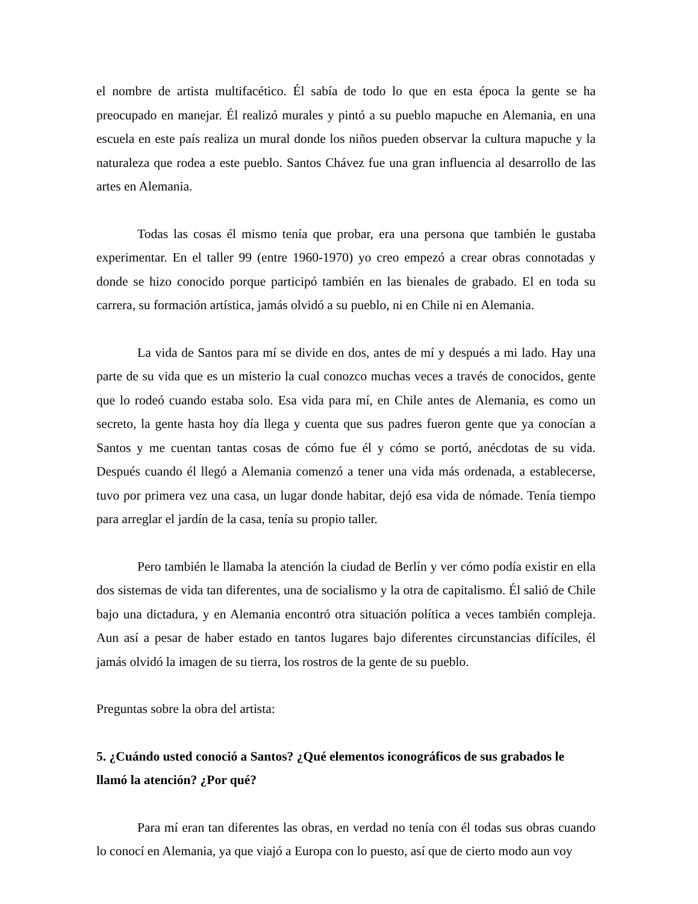el nombre de artista multifacético. Él sabía de todo lo que en esta época la gente se ha preocupado en manejar. Él realizó murales y pintó a su pueblo mapuche en Alemania, en una escuela en este país realiza un mural donde los niños pueden observar la cultura mapuche y la naturaleza que rodea a este pueblo. Santos Chávez fue una gran influencia al desarrollo de las artes en Alemania.
Todas las cosas él mismo tenía que probar, era una persona que también le gustaba experimentar. En el taller 99 (entre 1960-1970) yo creo empezó a crear obras connotadas y donde se hizo conocido porque participó también en las bienales de grabado. El en toda su carrera, su formación artística, jamás olvidó a su pueblo, ni en Chile ni en Alemania.
La vida de Santos para mí se divide en dos, antes de mí y después a mi lado. Hay una parte de su vida que es un misterio la cual conozco muchas veces a través de conocidos, gente que lo rodeó cuando estaba solo. Esa vida para mí, en Chile antes de Alemania, es como un secreto, la gente hasta hoy día llega y cuenta que sus padres fueron gente que ya conocían a Santos y me cuentan tantas cosas de cómo fue él y cómo se portó, anécdotas de su vida. Después cuando él llegó a Alemania comenzó a tener una vida más ordenada, a establecerse, tuvo por primera vez una casa, un lugar donde habitar, dejó esa vida de nómade. Tenía tiempo para arreglar el jardín de la casa, tenía su propio taller.
Pero también le llamaba la atención la ciudad de Berlín y ver cómo podía existir en ella dos sistemas de vida tan diferentes, una de socialismo y la otra de capitalismo. Él salió de Chile bajo una dictadura, y en Alemania encontró otra situación política a veces también compleja. Aun así a pesar de haber estado en tantos lugares bajo diferentes circunstancias difíciles, él jamás olvidó la imagen de su tierra, los rostros de la gente de su pueblo.
Preguntas sobre la obra del artista:
5. ¿Cuándo usted conoció a Santos? ¿Qué elementos iconográficos de sus grabados le llamó la atención? ¿Por qué?
Para mí eran tan diferentes las obras, en verdad no tenía con él todas sus obras cuando lo conocí en Alemania, ya que viajó a Europa con lo puesto, así que de cierto modo aun voy